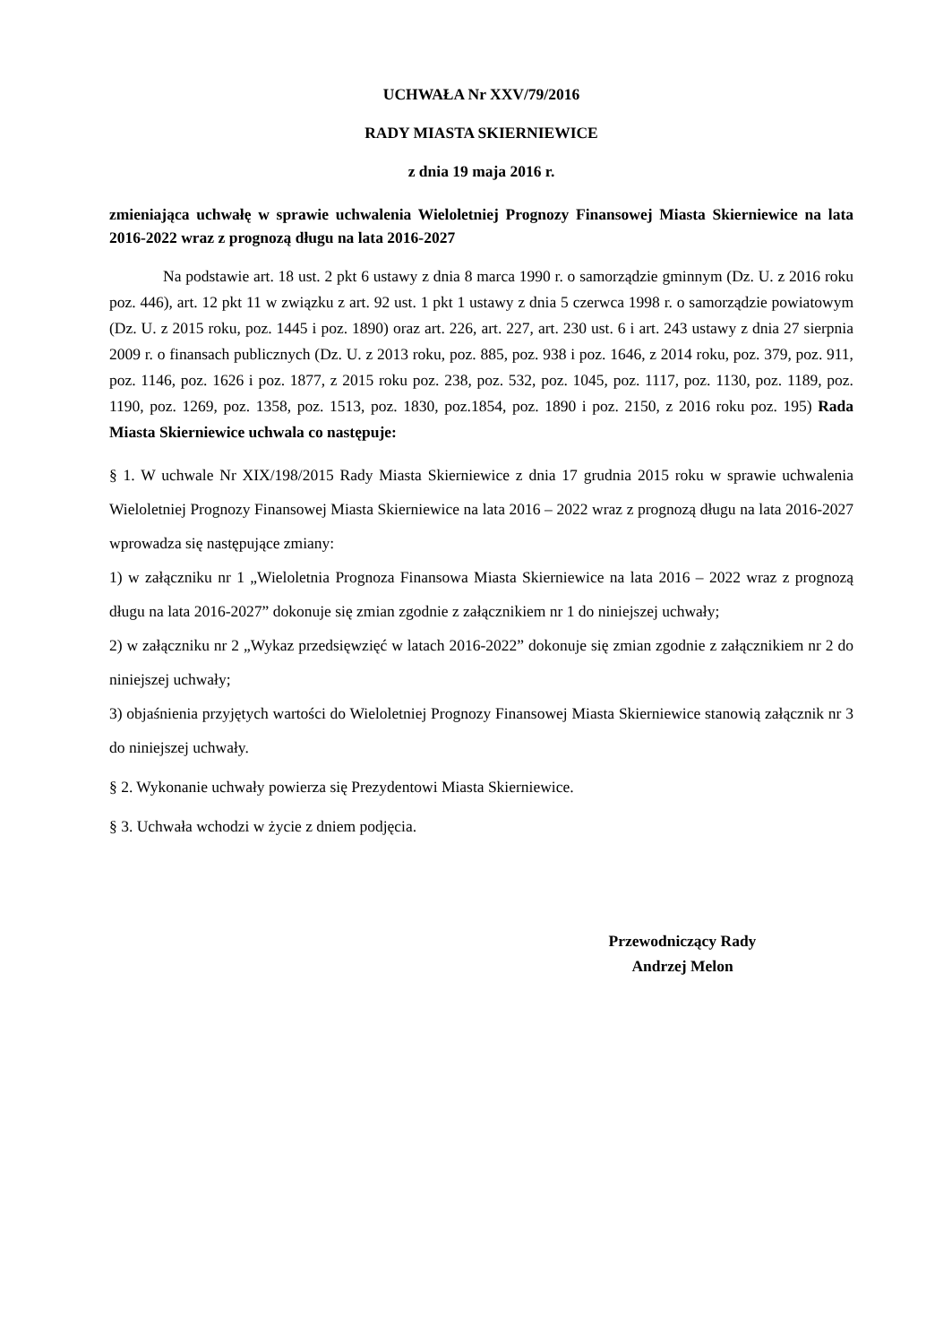UCHWAŁA Nr XXV/79/2016
RADY MIASTA SKIERNIEWICE
z dnia 19 maja 2016 r.
zmieniająca uchwałę w sprawie uchwalenia Wieloletniej Prognozy Finansowej Miasta Skierniewice na lata 2016-2022 wraz z prognozą długu na lata 2016-2027
Na podstawie art. 18 ust. 2 pkt 6 ustawy z dnia 8 marca 1990 r. o samorządzie gminnym (Dz. U. z 2016 roku poz. 446), art. 12 pkt 11 w związku z art. 92 ust. 1 pkt 1 ustawy z dnia 5 czerwca 1998 r. o samorządzie powiatowym (Dz. U. z 2015 roku, poz. 1445 i poz. 1890) oraz art. 226, art. 227, art. 230 ust. 6 i art. 243 ustawy z dnia 27 sierpnia 2009 r. o finansach publicznych (Dz. U. z 2013 roku, poz. 885, poz. 938 i poz. 1646, z 2014 roku, poz. 379, poz. 911, poz. 1146, poz. 1626 i poz. 1877, z 2015 roku poz. 238, poz. 532, poz. 1045, poz. 1117, poz. 1130, poz. 1189, poz. 1190, poz. 1269, poz. 1358, poz. 1513, poz. 1830, poz.1854, poz. 1890 i poz. 2150, z 2016 roku poz. 195) Rada Miasta Skierniewice uchwala co następuje:
§ 1. W uchwale Nr XIX/198/2015 Rady Miasta Skierniewice z dnia 17 grudnia 2015 roku w sprawie uchwalenia Wieloletniej Prognozy Finansowej Miasta Skierniewice na lata 2016 – 2022 wraz z prognozą długu na lata 2016-2027 wprowadza się następujące zmiany:
1) w załączniku nr 1 „Wieloletnia Prognoza Finansowa Miasta Skierniewice na lata 2016 – 2022 wraz z prognozą długu na lata 2016-2027” dokonuje się zmian zgodnie z załącznikiem nr 1 do niniejszej uchwały;
2) w załączniku nr 2 „Wykaz przedsięwzięć w latach 2016-2022” dokonuje się zmian zgodnie z załącznikiem nr 2 do niniejszej uchwały;
3) objaśnienia przyjętych wartości do Wieloletniej Prognozy Finansowej Miasta Skierniewice stanowią załącznik nr 3 do niniejszej uchwały.
§ 2. Wykonanie uchwały powierza się Prezydentowi Miasta Skierniewice.
§ 3. Uchwała wchodzi w życie z dniem podjęcia.
Przewodniczący Rady
Andrzej Melon